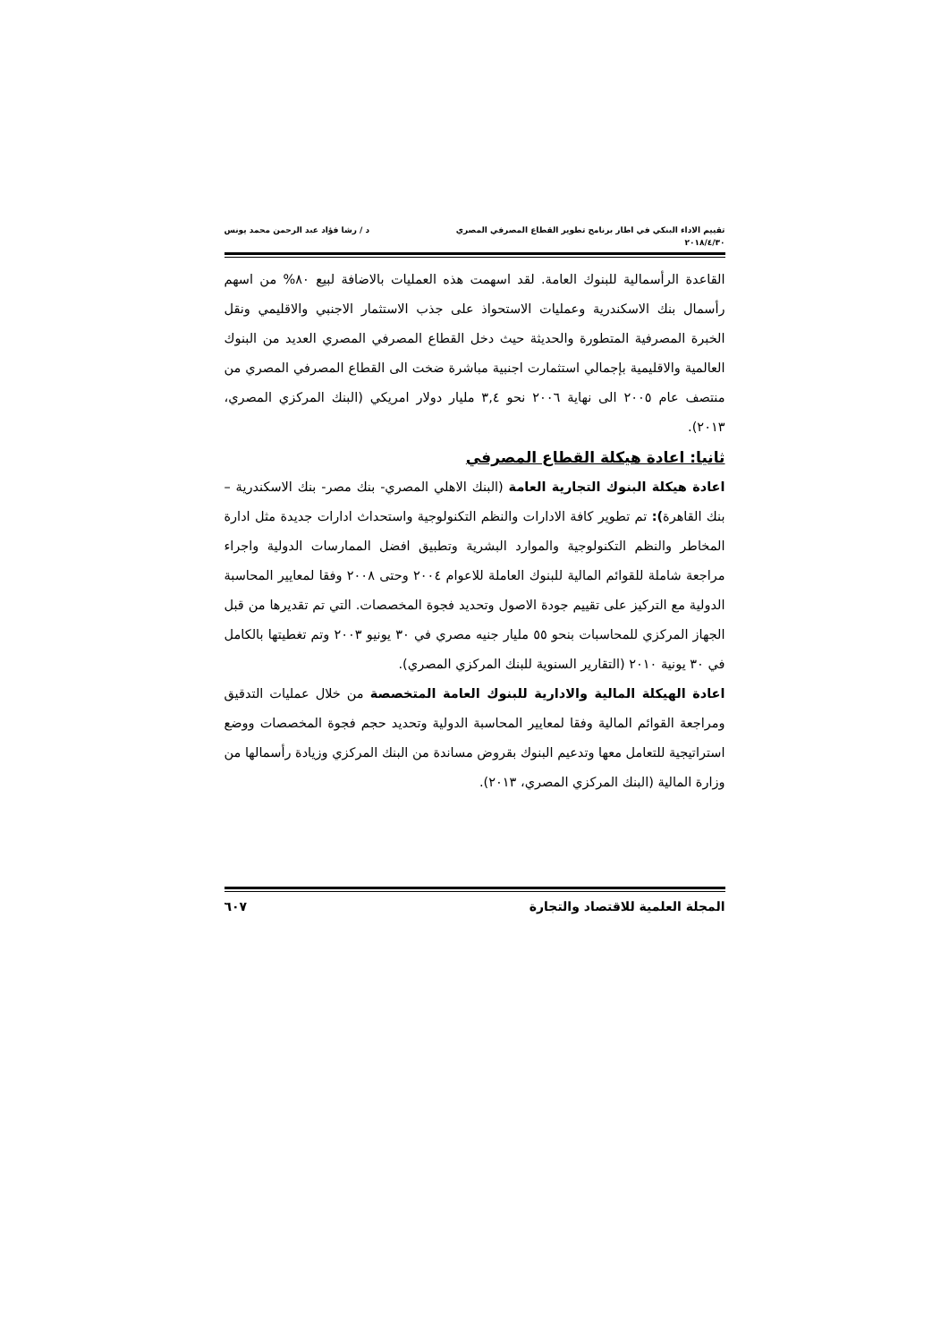تقييم الاداء البنكي في اطار برنامج تطوير القطاع المصرفي المصري د / رشا فؤاد عبد الرحمن محمد يونس
٢٠١٨/٤/٣٠
القاعدة الرأسمالية للبنوك العامة. لقد اسهمت هذه العمليات بالاضافة لبيع ٨٠% من اسهم رأسمال بنك الاسكندرية وعمليات الاستحواذ على جذب الاستثمار الاجنبي والاقليمي ونقل الخبرة المصرفية المتطورة والحديثة حيث دخل القطاع المصرفي المصري العديد من البنوك العالمية والاقليمية بإجمالي استثمارت اجنبية مباشرة ضخت الى القطاع المصرفي المصري من منتصف عام ٢٠٠٥ الى نهاية ٢٠٠٦ نحو ٣,٤ مليار دولار امريكي (البنك المركزي المصري، ٢٠١٣).
ثانيا: اعادة هيكلة القطاع المصرفي
اعادة هيكلة البنوك التجارية العامة (البنك الاهلي المصري- بنك مصر- بنك الاسكندرية – بنك القاهرة): تم تطوير كافة الادارات والنظم التكنولوجية واستحداث ادارات جديدة مثل ادارة المخاطر والنظم التكنولوجية والموارد البشرية وتطبيق افضل الممارسات الدولية واجراء مراجعة شاملة للقوائم المالية للبنوك العاملة للاعوام ٢٠٠٤ وحتى ٢٠٠٨ وفقا لمعايير المحاسبة الدولية مع التركيز على تقييم جودة الاصول وتحديد فجوة المخصصات. التي تم تقديرها من قبل الجهاز المركزي للمحاسبات بنحو ٥٥ مليار جنيه مصري في ٣٠ يونيو ٢٠٠٣ وتم تغطيتها بالكامل في ٣٠ يونية ٢٠١٠ (التقارير السنوية للبنك المركزي المصري).
اعادة الهيكلة المالية والادارية للبنوك العامة المتخصصة من خلال عمليات التدقيق ومراجعة القوائم المالية وفقا لمعايير المحاسبة الدولية وتحديد حجم فجوة المخصصات ووضع استراتيجية للتعامل معها وتدعيم البنوك بقروض مساندة من البنك المركزي وزيادة رأسمالها من وزارة المالية (البنك المركزي المصري، ٢٠١٣).
المجلة العلمية للاقتصاد والتجارة ٦٠٧